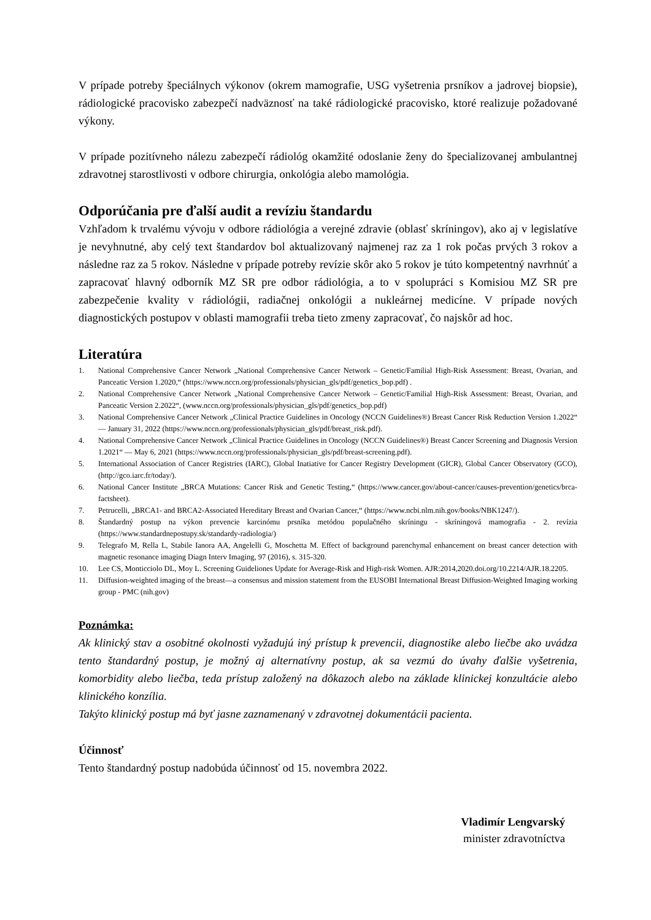V prípade potreby špeciálnych výkonov (okrem mamografie, USG vyšetrenia prsníkov a jadrovej biopsie), rádiologické pracovisko zabezpečí nadväznosť na také rádiologické pracovisko, ktoré realizuje požadované výkony.
V prípade pozitívneho nálezu zabezpečí rádiológ okamžité odoslanie ženy do špecializovanej ambulantnej zdravotnej starostlivosti v odbore chirurgia, onkológia alebo mamológia.
Odporúčania pre ďalší audit a revíziu štandardu
Vzhľadom k trvalému vývoju v odbore rádiológia a verejné zdravie (oblasť skríningov), ako aj v legislatíve je nevyhnutné, aby celý text štandardov bol aktualizovaný najmenej raz za 1 rok počas prvých 3 rokov a následne raz za 5 rokov. Následne v prípade potreby revízie skôr ako 5 rokov je túto kompetentný navrhnúť a zapracovať hlavný odborník MZ SR pre odbor rádiológia, a to v spolupráci s Komisiou MZ SR pre zabezpečenie kvality v rádiológii, radiačnej onkológii a nukleárnej medicíne. V prípade nových diagnostických postupov v oblasti mamografii treba tieto zmeny zapracovať, čo najskôr ad hoc.
Literatúra
1. National Comprehensive Cancer Network „National Comprehensive Cancer Network – Genetic/Familial High-Risk Assessment: Breast, Ovarian, and Panceatic Version 1.2020,“ (https://www.nccn.org/professionals/physician_gls/pdf/genetics_bop.pdf) .
2. National Comprehensive Cancer Network „National Comprehensive Cancer Network – Genetic/Familial High-Risk Assessment: Breast, Ovarian, and Panceatic Version 2.2022“, (www.nccn.org/professionals/physician_gls/pdf/genetics_bop.pdf)
3. National Comprehensive Cancer Network „Clinical Practice Guidelines in Oncology (NCCN Guidelines®) Breast Cancer Risk Reduction Version 1.2022“ — January 31, 2022 (https://www.nccn.org/professionals/physician_gls/pdf/breast_risk.pdf).
4. National Comprehensive Cancer Network „Clinical Practice Guidelines in Oncology (NCCN Guidelines®) Breast Cancer Screening and Diagnosis Version 1.2021“ — May 6, 2021 (https://www.nccn.org/professionals/physician_gls/pdf/breast-screening.pdf).
5. International Association of Cancer Registries (IARC), Global Inatiative for Cancer Registry Development (GICR), Global Cancer Observatory (GCO), (http://gco.iarc.fr/today/).
6. National Cancer Institute „BRCA Mutations: Cancer Risk and Genetic Testing,“ (https://www.cancer.gov/about-cancer/causes-prevention/genetics/brca-factsheet).
7. Petrucelli, „BRCA1- and BRCA2-Associated Hereditary Breast and Ovarian Cancer,“ (https://www.ncbi.nlm.nih.gov/books/NBK1247/).
8. Štandardný postup na výkon prevencie karcinómu prsníka metódou populačného skríningu - skríningová mamografia - 2. revízia (https://www.standardnepostupy.sk/standardy-radiologia/)
9. Telegrafo M, Rella L, Stabile Ianora AA, Angelelli G, Moschetta M. Effect of background parenchymal enhancement on breast cancer detection with magnetic resonance imaging Diagn Interv Imaging, 97 (2016), s. 315-320.
10. Lee CS, Monticciolo DL, Moy L. Screening Guideliones Update for Average-Risk and High-risk Women. AJR:2014,2020.doi.org/10.2214/AJR.18.2205.
11. Diffusion-weighted imaging of the breast—a consensus and mission statement from the EUSOBI International Breast Diffusion-Weighted Imaging working group - PMC (nih.gov)
Poznámka:
Ak klinický stav a osobitné okolnosti vyžadujú iný prístup k prevencii, diagnostike alebo liečbe ako uvádza tento štandardný postup, je možný aj alternatívny postup, ak sa vezmú do úvahy ďalšie vyšetrenia, komorbidity alebo liečba, teda prístup založený na dôkazoch alebo na základe klinickej konzultácie alebo klinického konzília.
Takýto klinický postup má byť jasne zaznamenaný v zdravotnej dokumentácii pacienta.
Účinnosť
Tento štandardný postup nadobúda účinnosť od 15. novembra 2022.
Vladimír Lengvarský
minister zdravotníctva